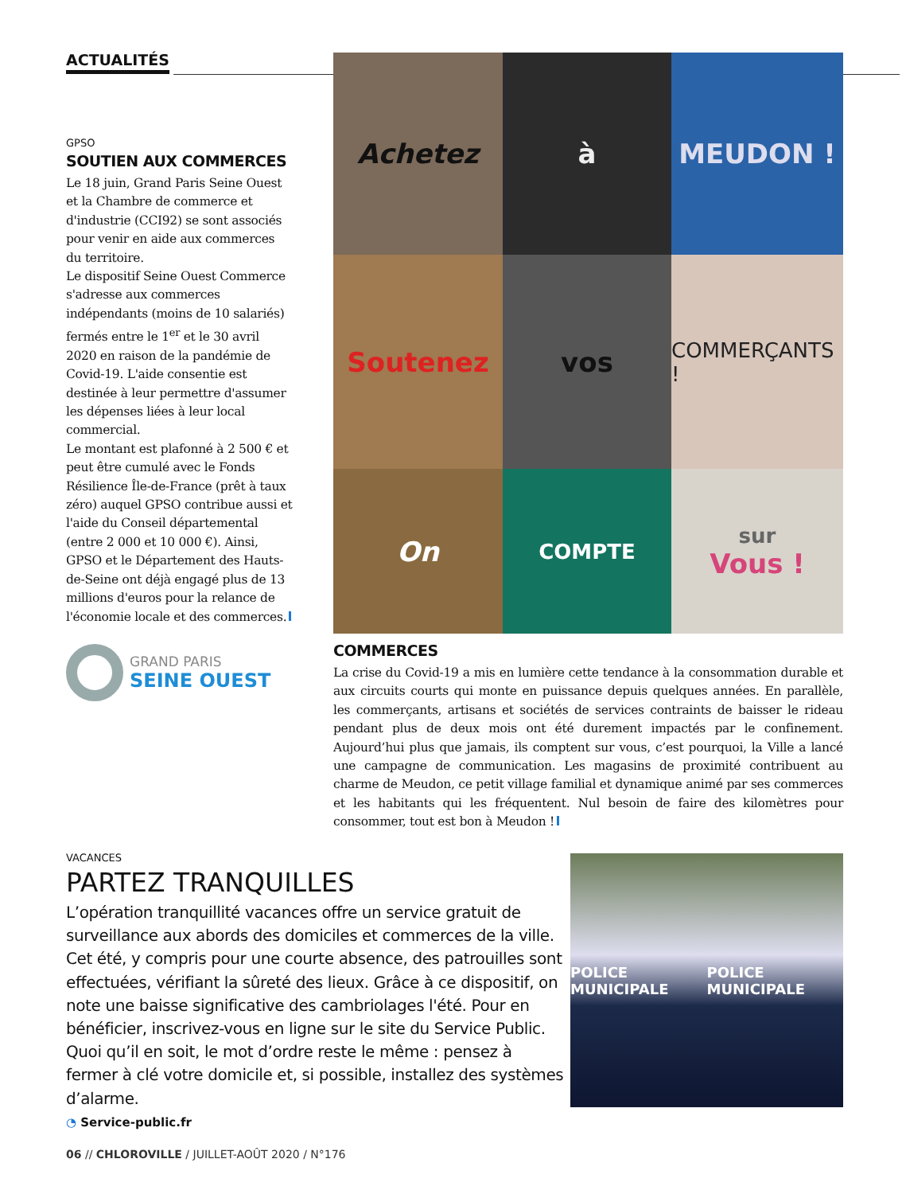ACTUALITÉS
GPSO
SOUTIEN AUX COMMERCES
Le 18 juin, Grand Paris Seine Ouest et la Chambre de commerce et d'industrie (CCI92) se sont associés pour venir en aide aux commerces du territoire.
Le dispositif Seine Ouest Commerce s'adresse aux commerces indépendants (moins de 10 salariés) fermés entre le 1<sup>er</sup> et le 30 avril 2020 en raison de la pandémie de Covid-19. L'aide consentie est destinée à leur permettre d'assumer les dépenses liées à leur local commercial.
Le montant est plafonné à 2 500 € et peut être cumulé avec le Fonds Résilience Île-de-France (prêt à taux zéro) auquel GPSO contribue aussi et l'aide du Conseil départemental (entre 2 000 et 10 000 €). Ainsi, GPSO et le Département des Hauts-de-Seine ont déjà engagé plus de 13 millions d'euros pour la relance de l'économie locale et des commerces.
GRAND PARIS
SEINE OUEST
Achetez
à
MEUDON !
Soutenez
vos
COMMERÇANTS !
On
COMPTE
sur
Vous !
COMMERCES
La crise du Covid-19 a mis en lumière cette tendance à la consommation durable et aux circuits courts qui monte en puissance depuis quelques années. En parallèle, les commerçants, artisans et sociétés de services contraints de baisser le rideau pendant plus de deux mois ont été durement impactés par le confinement. Aujourd’hui plus que jamais, ils comptent sur vous, c’est pourquoi, la Ville a lancé une campagne de communication. Les magasins de proximité contribuent au charme de Meudon, ce petit village familial et dynamique animé par ses commerces et les habitants qui les fréquentent. Nul besoin de faire des kilomètres pour consommer, tout est bon à Meudon !
VACANCES
PARTEZ TRANQUILLES
L’opération tranquillité vacances offre un service gratuit de surveillance aux abords des domiciles et commerces de la ville. Cet été, y compris pour une courte absence, des patrouilles sont effectuées, vérifiant la sûreté des lieux. Grâce à ce dispositif, on note une baisse significative des cambriolages l'été. Pour en bénéficier, inscrivez-vous en ligne sur le site du Service Public. Quoi qu’il en soit, le mot d’ordre reste le même : pensez à fermer à clé votre domicile et, si possible, installez des systèmes d’alarme.
◔ Service-public.fr
POLICE MUNICIPALE POLICE MUNICIPALE
06 // CHLOROVILLE / JUILLET-AOÛT 2020 / N°176